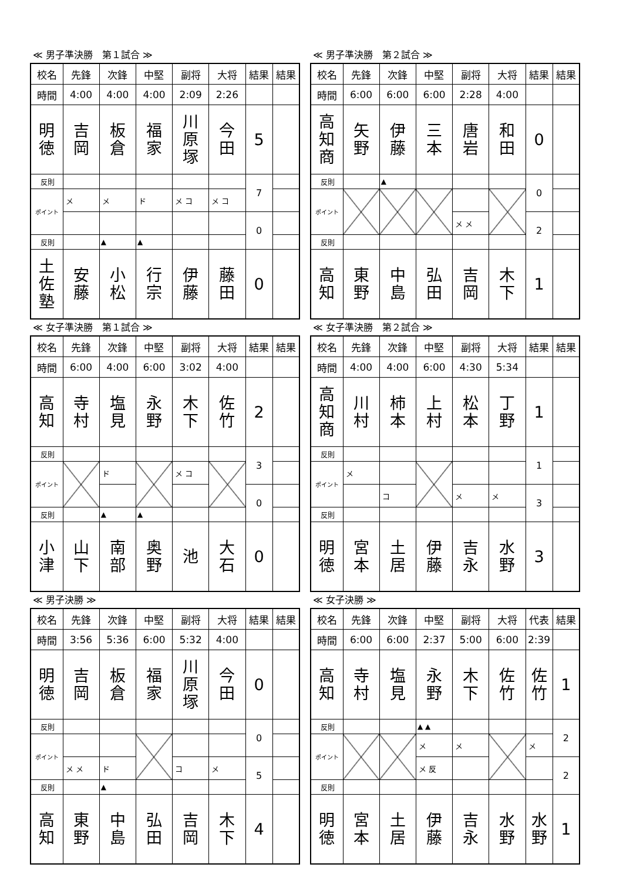≪ 男子準決勝　第１試合 ≫
| 校名 | 先鋒 | 次鋒 | 中堅 | 副将 | 大将 | 結果 | 結果 |
| --- | --- | --- | --- | --- | --- | --- | --- |
| 時間 | 4:00 | 4:00 | 4:00 | 2:09 | 2:26 | | |
| 明 徳 | 吉 岡 | 板 倉 | 福 家 | 川 原 塚 | 今 田 | 5 | |
| 反則 | | | | | | 7 | |
| ポイント | メ | メ | ド | メ コ | メ コ | | |
| | | | | | | 0 | |
| 反則 | | ▲ | ▲ | | | | |
| 土 佐 塾 | 安 藤 | 小 松 | 行 宗 | 伊 藤 | 藤 田 | 0 | |
≪ 男子準決勝　第２試合 ≫
| 校名 | 先鋒 | 次鋒 | 中堅 | 副将 | 大将 | 結果 | 結果 |
| --- | --- | --- | --- | --- | --- | --- | --- |
| 時間 | 6:00 | 6:00 | 6:00 | 2:28 | 4:00 | | |
| 高 知 商 | 矢 野 | 伊 藤 | 三 本 | 唐 岩 | 和 田 | 0 | |
| 反則 | | ▲ | | | | 0 | |
| ポイント | | | | | | | |
| | | | | メ メ | | 2 | |
| 反則 | | | | | | | |
| 高 知 | 東 野 | 中 島 | 弘 田 | 吉 岡 | 木 下 | 1 | |
≪ 女子準決勝　第１試合 ≫
| 校名 | 先鋒 | 次鋒 | 中堅 | 副将 | 大将 | 結果 | 結果 |
| --- | --- | --- | --- | --- | --- | --- | --- |
| 時間 | 6:00 | 4:00 | 6:00 | 3:02 | 4:00 | | |
| 高 知 | 寺 村 | 塩 見 | 永 野 | 木 下 | 佐 竹 | 2 | |
| 反則 | | | | | | 3 | |
| ポイント | | ド | | メ コ | | | |
| | | | | | | 0 | |
| 反則 | | ▲ | ▲ | | | | |
| 小 津 | 山 下 | 南 部 | 奥 野 | 池 | 大 石 | 0 | |
≪ 女子準決勝　第２試合 ≫
| 校名 | 先鋒 | 次鋒 | 中堅 | 副将 | 大将 | 結果 | 結果 |
| --- | --- | --- | --- | --- | --- | --- | --- |
| 時間 | 4:00 | 4:00 | 6:00 | 4:30 | 5:34 | | |
| 高 知 商 | 川 村 | 柿 本 | 上 村 | 松 本 | 丁 野 | 1 | |
| 反則 | | | | | | 1 | |
| ポイント | メ | | | | | | |
| | | コ | | メ | メ | 3 | |
| 反則 | | | | | | | |
| 明 徳 | 宮 本 | 土 居 | 伊 藤 | 吉 永 | 水 野 | 3 | |
≪ 男子決勝 ≫
| 校名 | 先鋒 | 次鋒 | 中堅 | 副将 | 大将 | 結果 | 結果 |
| --- | --- | --- | --- | --- | --- | --- | --- |
| 時間 | 3:56 | 5:36 | 6:00 | 5:32 | 4:00 | | |
| 明 徳 | 吉 岡 | 板 倉 | 福 家 | 川 原 塚 | 今 田 | 0 | |
| 反則 | | | | | | 0 | |
| ポイント | | | | | | | |
| | メ メ | ド | | コ | メ | 5 | |
| 反則 | | ▲ | | | | | |
| 高 知 | 東 野 | 中 島 | 弘 田 | 吉 岡 | 木 下 | 4 | |
≪ 女子決勝 ≫
| 校名 | 先鋒 | 次鋒 | 中堅 | 副将 | 大将 | 代表 | 結果 |
| --- | --- | --- | --- | --- | --- | --- | --- |
| 時間 | 6:00 | 6:00 | 2:37 | 5:00 | 6:00 | 2:39 | |
| 高 知 | 寺 村 | 塩 見 | 永 野 | 木 下 | 佐 竹 | 佐 竹 | 1 |
| 反則 | | | ▲ ▲ | | | | 2 |
| ポイント | | | メ | メ | | メ | |
| | | | メ 反 | | | | 2 |
| 反則 | | | | | | | |
| 明 徳 | 宮 本 | 土 居 | 伊 藤 | 吉 永 | 水 野 | 水 野 | 1 |